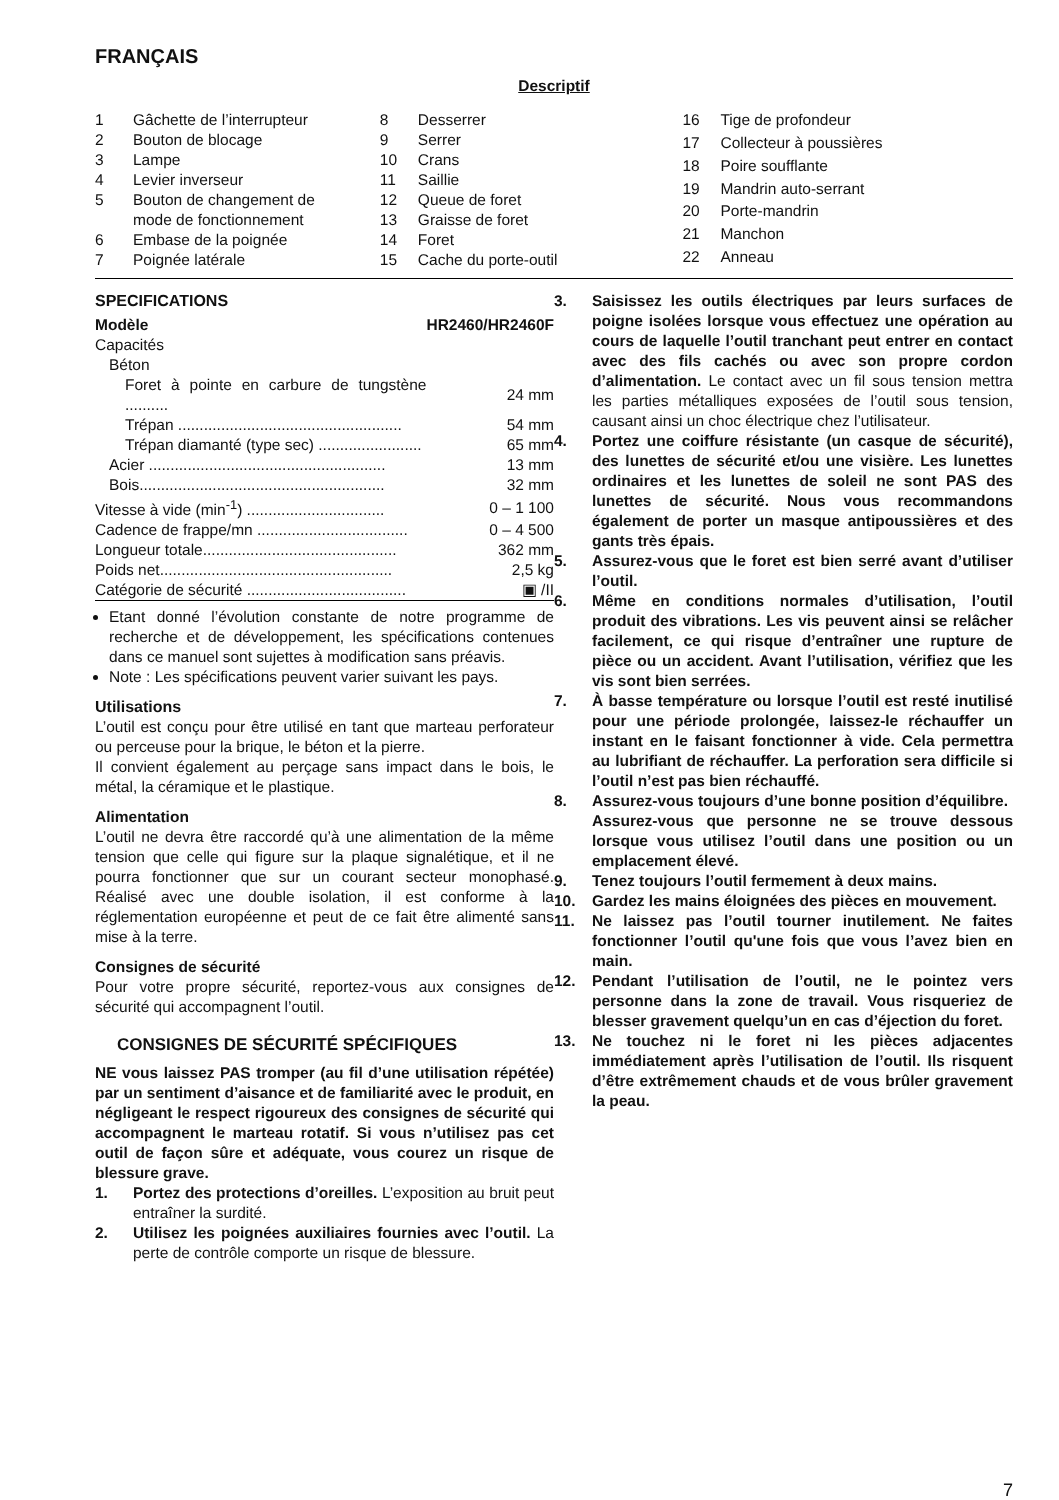FRANÇAIS
Descriptif
| 1 | Gâchette de l’interrupteur |
| 2 | Bouton de blocage |
| 3 | Lampe |
| 4 | Levier inverseur |
| 5 | Bouton de changement de mode de fonctionnement |
| 6 | Embase de la poignée |
| 7 | Poignée latérale |
| 8 | Desserrer |
| 9 | Serrer |
| 10 | Crans |
| 11 | Saillie |
| 12 | Queue de foret |
| 13 | Graisse de foret |
| 14 | Foret |
| 15 | Cache du porte-outil |
| 16 | Tige de profondeur |
| 17 | Collecteur à poussières |
| 18 | Poire soufflante |
| 19 | Mandrin auto-serrant |
| 20 | Porte-mandrin |
| 21 | Manchon |
| 22 | Anneau |
SPECIFICATIONS
| Modèle | HR2460/HR2460F |
| Capacités | |
| Béton | |
| Foret à pointe en carbure de tungstène .......... | 24 mm |
| Trépan .................................................... | 54 mm |
| Trépan diamanté (type sec) ........................ | 65 mm |
| Acier ....................................................... | 13 mm |
| Bois......................................................... | 32 mm |
| Vitesse à vide (min<sup>-1</sup>) ................................ | 0 – 1 100 |
| Cadence de frappe/mn ................................... | 0 – 4 500 |
| Longueur totale............................................. | 362 mm |
| Poids net...................................................... | 2,5 kg |
| Catégorie de sécurité ..................................... | ▣ /II |
Etant donné l’évolution constante de notre programme de recherche et de développement, les spécifications contenues dans ce manuel sont sujettes à modification sans préavis.
Note : Les spécifications peuvent varier suivant les pays.
Utilisations
L’outil est conçu pour être utilisé en tant que marteau perforateur ou perceuse pour la brique, le béton et la pierre.
Il convient également au perçage sans impact dans le bois, le métal, la céramique et le plastique.
Alimentation
L’outil ne devra être raccordé qu’à une alimentation de la même tension que celle qui figure sur la plaque signalétique, et il ne pourra fonctionner que sur un courant secteur monophasé. Réalisé avec une double isolation, il est conforme à la réglementation européenne et peut de ce fait être alimenté sans mise à la terre.
Consignes de sécurité
Pour votre propre sécurité, reportez-vous aux consignes de sécurité qui accompagnent l’outil.
CONSIGNES DE SÉCURITÉ SPÉCIFIQUES
NE vous laissez PAS tromper (au fil d’une utilisation répétée) par un sentiment d’aisance et de familiarité avec le produit, en négligeant le respect rigoureux des consignes de sécurité qui accompagnent le marteau rotatif. Si vous n’utilisez pas cet outil de façon sûre et adéquate, vous courez un risque de blessure grave.
1. Portez des protections d’oreilles. L’exposition au bruit peut entraîner la surdité.
2. Utilisez les poignées auxiliaires fournies avec l’outil. La perte de contrôle comporte un risque de blessure.
3. Saisissez les outils électriques par leurs surfaces de poigne isolées lorsque vous effectuez une opération au cours de laquelle l’outil tranchant peut entrer en contact avec des fils cachés ou avec son propre cordon d’alimentation. Le contact avec un fil sous tension mettra les parties métalliques exposées de l’outil sous tension, causant ainsi un choc électrique chez l’utilisateur.
4. Portez une coiffure résistante (un casque de sécurité), des lunettes de sécurité et/ou une visière. Les lunettes ordinaires et les lunettes de soleil ne sont PAS des lunettes de sécurité. Nous vous recommandons également de porter un masque antipoussières et des gants très épais.
5. Assurez-vous que le foret est bien serré avant d’utiliser l’outil.
6. Même en conditions normales d’utilisation, l’outil produit des vibrations. Les vis peuvent ainsi se relâcher facilement, ce qui risque d’entraîner une rupture de pièce ou un accident. Avant l’utilisation, vérifiez que les vis sont bien serrées.
7. À basse température ou lorsque l’outil est resté inutilisé pour une période prolongée, laissez-le réchauffer un instant en le faisant fonctionner à vide. Cela permettra au lubrifiant de réchauffer. La perforation sera difficile si l’outil n’est pas bien réchauffé.
8. Assurez-vous toujours d’une bonne position d’équilibre.
Assurez-vous que personne ne se trouve dessous lorsque vous utilisez l’outil dans une position ou un emplacement élevé.
9. Tenez toujours l’outil fermement à deux mains.
10. Gardez les mains éloignées des pièces en mouvement.
11. Ne laissez pas l’outil tourner inutilement. Ne faites fonctionner l’outil qu'une fois que vous l’avez bien en main.
12. Pendant l’utilisation de l’outil, ne le pointez vers personne dans la zone de travail. Vous risqueriez de blesser gravement quelqu’un en cas d’éjection du foret.
13. Ne touchez ni le foret ni les pièces adjacentes immédiatement après l’utilisation de l’outil. Ils risquent d’être extrêmement chauds et de vous brûler gravement la peau.
7